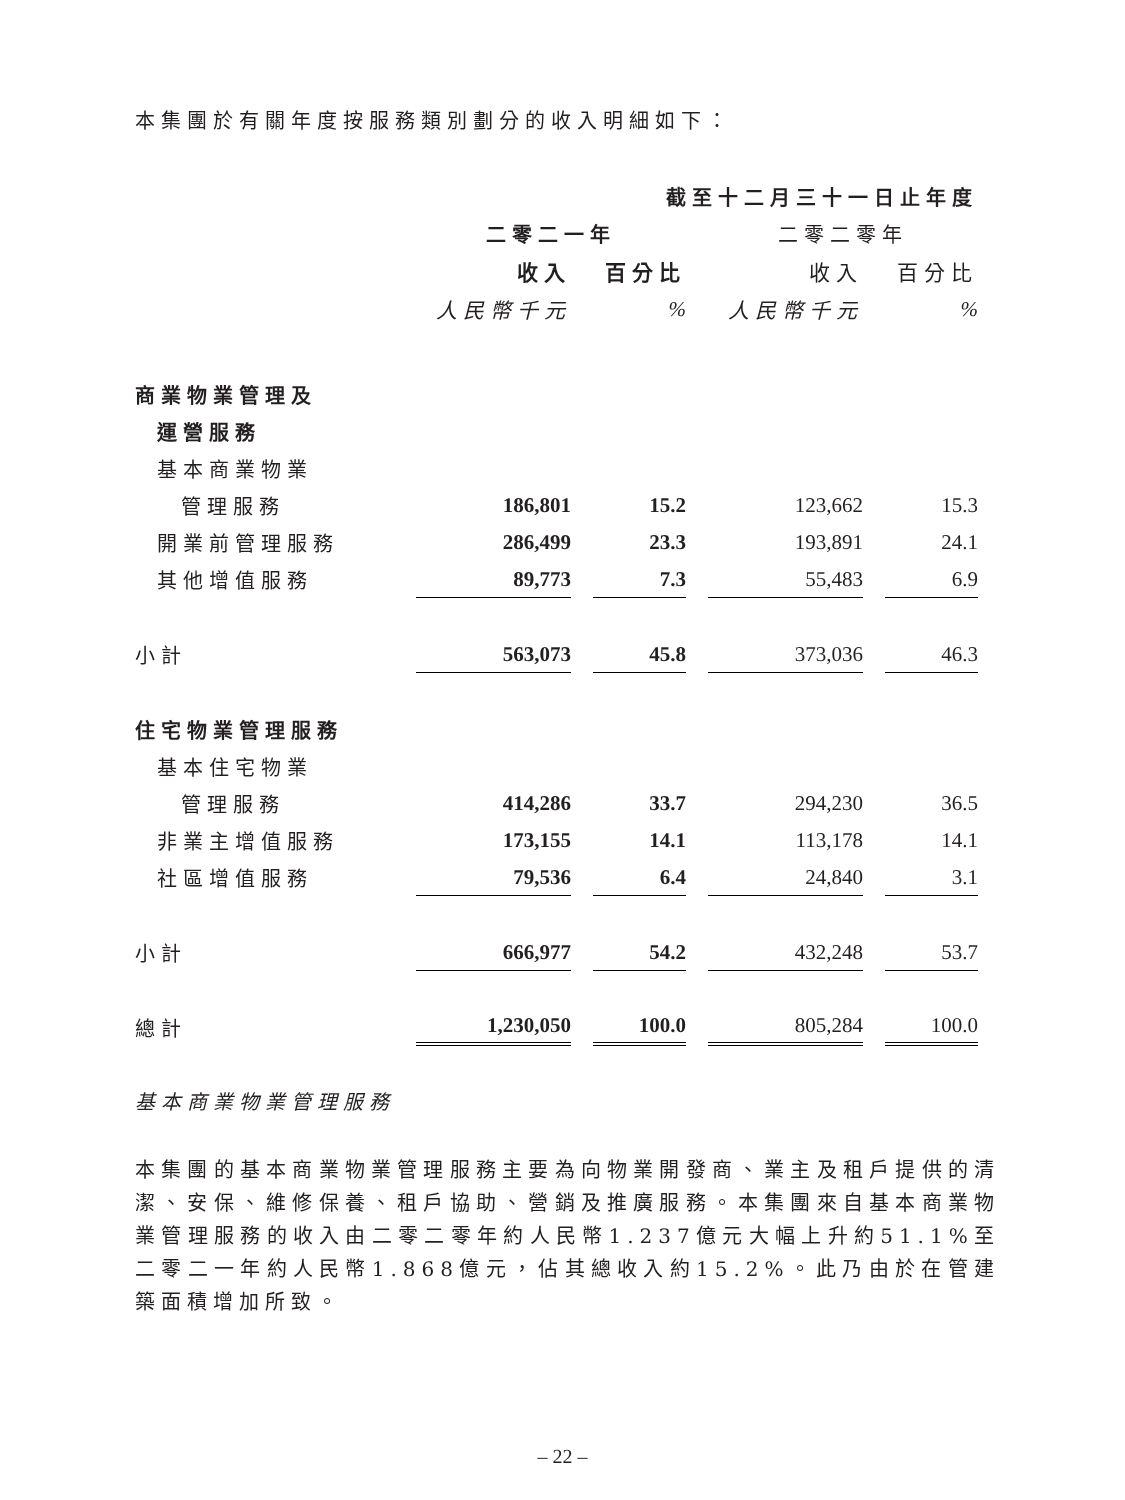本集團於有關年度按服務類別劃分的收入明細如下：
| | 截至十二月三十一日止年度 | | | |
| --- | --- | --- | --- | --- |
| | 二零二一年 | | 二零二零年 | |
| | 收入 | 百分比 | 收入 | 百分比 |
| | 人民幣千元 | % | 人民幣千元 | % |
| 商業物業管理及 | | | | |
| 運營服務 | | | | |
| 基本商業物業 | | | | |
| 管理服務 | 186,801 | 15.2 | 123,662 | 15.3 |
| 開業前管理服務 | 286,499 | 23.3 | 193,891 | 24.1 |
| 其他增值服務 | 89,773 | 7.3 | 55,483 | 6.9 |
| 小計 | 563,073 | 45.8 | 373,036 | 46.3 |
| 住宅物業管理服務 | | | | |
| 基本住宅物業 | | | | |
| 管理服務 | 414,286 | 33.7 | 294,230 | 36.5 |
| 非業主增值服務 | 173,155 | 14.1 | 113,178 | 14.1 |
| 社區增值服務 | 79,536 | 6.4 | 24,840 | 3.1 |
| 小計 | 666,977 | 54.2 | 432,248 | 53.7 |
| 總計 | 1,230,050 | 100.0 | 805,284 | 100.0 |
基本商業物業管理服務
本集團的基本商業物業管理服務主要為向物業開發商、業主及租戶提供的清潔、安保、維修保養、租戶協助、營銷及推廣服務。本集團來自基本商業物業管理服務的收入由二零二零年約人民幣1.237億元大幅上升約51.1%至二零二一年約人民幣1.868億元，佔其總收入約15.2%。此乃由於在管建築面積增加所致。
– 22 –